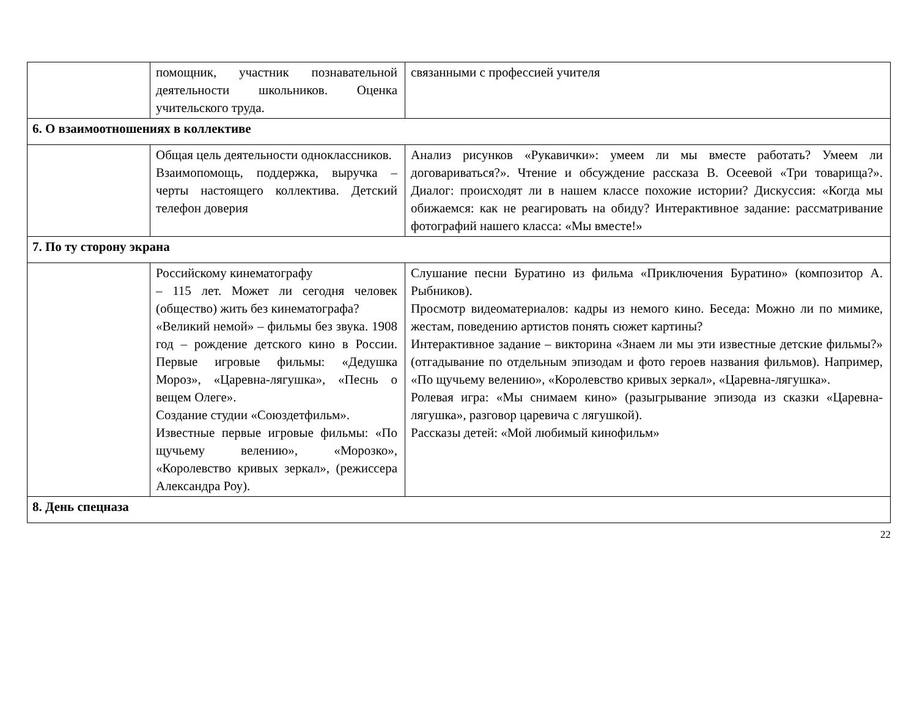| | помощник, участник познавательной деятельности школьников. Оценка учительского труда. | связанными с профессией учителя |
| 6. О взаимоотношениях в коллективе | | |
| | Общая цель деятельности одноклассников. Взаимопомощь, поддержка, выручка – черты настоящего коллектива. Детский телефон доверия | Анализ рисунков «Рукавички»: умеем ли мы вместе работать? Умеем ли договариваться?». Чтение и обсуждение рассказа В. Осеевой «Три товарища?». Диалог: происходят ли в нашем классе похожие истории? Дискуссия: «Когда мы обижаемся: как не реагировать на обиду? Интерактивное задание: рассматривание фотографий нашего класса: «Мы вместе!» |
| 7. По ту сторону экрана | | |
| | Российскому кинематографу – 115 лет. Может ли сегодня человек (общество) жить без кинематографа? «Великий немой» – фильмы без звука. 1908 год – рождение детского кино в России. Первые игровые фильмы: «Дедушка Мороз», «Царевна-лягушка», «Песнь о вещем Олеге». Создание студии «Союздетфильм». Известные первые игровые фильмы: «По щучьему велению», «Морозко», «Королевство кривых зеркал», (режиссера Александра Роу). | Слушание песни Буратино из фильма «Приключения Буратино» (композитор А. Рыбников). Просмотр видеоматериалов: кадры из немого кино. Беседа: Можно ли по мимике, жестам, поведению артистов понять сюжет картины? Интерактивное задание – викторина «Знаем ли мы эти известные детские фильмы?» (отгадывание по отдельным эпизодам и фото героев названия фильмов). Например, «По щучьему велению», «Королевство кривых зеркал», «Царевна-лягушка». Ролевая игра: «Мы снимаем кино» (разыгрывание эпизода из сказки «Царевна-лягушка», разговор царевича с лягушкой). Рассказы детей: «Мой любимый кинофильм» |
| 8. День спецназа | | |
22